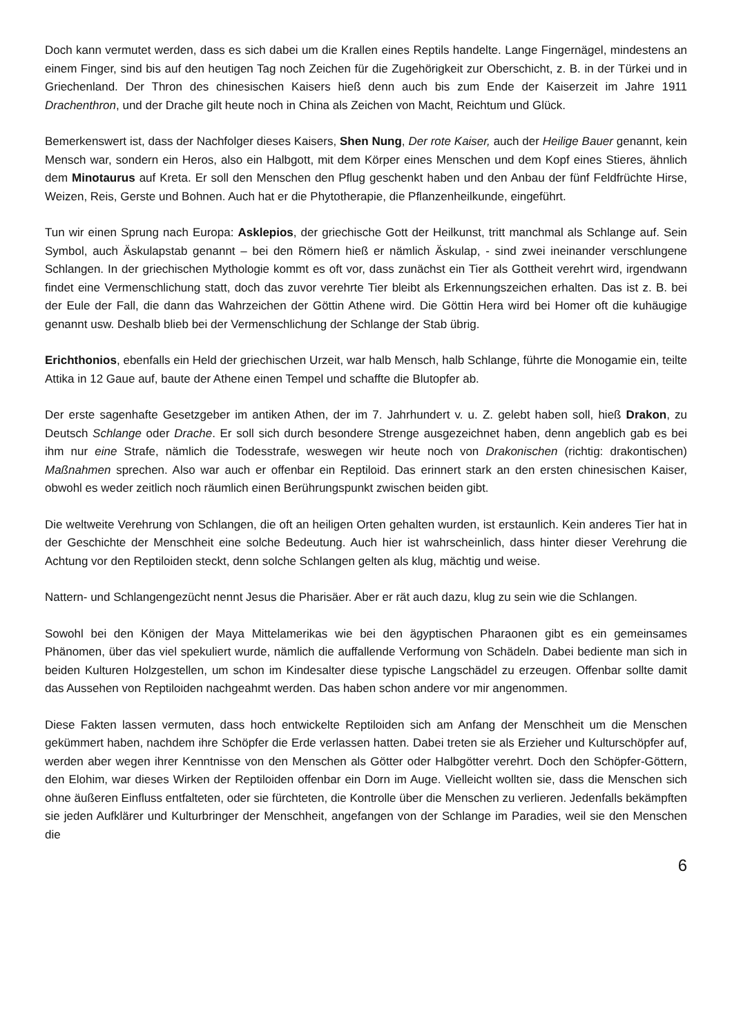Doch kann vermutet werden, dass es sich dabei um die Krallen eines Reptils handelte. Lange Fingernägel, mindestens an einem Finger, sind bis auf den heutigen Tag noch Zeichen für die Zugehörigkeit zur Oberschicht, z. B. in der Türkei und in Griechenland. Der Thron des chinesischen Kaisers hieß denn auch bis zum Ende der Kaiserzeit im Jahre 1911 Drachenthron, und der Drache gilt heute noch in China als Zeichen von Macht, Reichtum und Glück.
Bemerkenswert ist, dass der Nachfolger dieses Kaisers, Shen Nung, Der rote Kaiser, auch der Heilige Bauer genannt, kein Mensch war, sondern ein Heros, also ein Halbgott, mit dem Körper eines Menschen und dem Kopf eines Stieres, ähnlich dem Minotaurus auf Kreta. Er soll den Menschen den Pflug geschenkt haben und den Anbau der fünf Feldfrüchte Hirse, Weizen, Reis, Gerste und Bohnen. Auch hat er die Phytotherapie, die Pflanzenheilkunde, eingeführt.
Tun wir einen Sprung nach Europa: Asklepios, der griechische Gott der Heilkunst, tritt manchmal als Schlange auf. Sein Symbol, auch Äskulapstab genannt – bei den Römern hieß er nämlich Äskulap, - sind zwei ineinander verschlungene Schlangen. In der griechischen Mythologie kommt es oft vor, dass zunächst ein Tier als Gottheit verehrt wird, irgendwann findet eine Vermenschlichung statt, doch das zuvor verehrte Tier bleibt als Erkennungszeichen erhalten. Das ist z. B. bei der Eule der Fall, die dann das Wahrzeichen der Göttin Athene wird. Die Göttin Hera wird bei Homer oft die kuhäugige genannt usw. Deshalb blieb bei der Vermenschlichung der Schlange der Stab übrig.
Erichthonios, ebenfalls ein Held der griechischen Urzeit, war halb Mensch, halb Schlange, führte die Monogamie ein, teilte Attika in 12 Gaue auf, baute der Athene einen Tempel und schaffte die Blutopfer ab.
Der erste sagenhafte Gesetzgeber im antiken Athen, der im 7. Jahrhundert v. u. Z. gelebt haben soll, hieß Drakon, zu Deutsch Schlange oder Drache. Er soll sich durch besondere Strenge ausgezeichnet haben, denn angeblich gab es bei ihm nur eine Strafe, nämlich die Todesstrafe, weswegen wir heute noch von Drakonischen (richtig: drakontischen) Maßnahmen sprechen. Also war auch er offenbar ein Reptiloid. Das erinnert stark an den ersten chinesischen Kaiser, obwohl es weder zeitlich noch räumlich einen Berührungspunkt zwischen beiden gibt.
Die weltweite Verehrung von Schlangen, die oft an heiligen Orten gehalten wurden, ist erstaunlich. Kein anderes Tier hat in der Geschichte der Menschheit eine solche Bedeutung. Auch hier ist wahrscheinlich, dass hinter dieser Verehrung die Achtung vor den Reptiloiden steckt, denn solche Schlangen gelten als klug, mächtig und weise.
Nattern- und Schlangengezücht nennt Jesus die Pharisäer. Aber er rät auch dazu, klug zu sein wie die Schlangen.
Sowohl bei den Königen der Maya Mittelamerikas wie bei den ägyptischen Pharaonen gibt es ein gemeinsames Phänomen, über das viel spekuliert wurde, nämlich die auffallende Verformung von Schädeln. Dabei bediente man sich in beiden Kulturen Holzgestellen, um schon im Kindesalter diese typische Langschädel zu erzeugen. Offenbar sollte damit das Aussehen von Reptiloiden nachgeahmt werden. Das haben schon andere vor mir angenommen.
Diese Fakten lassen vermuten, dass hoch entwickelte Reptiloiden sich am Anfang der Menschheit um die Menschen gekümmert haben, nachdem ihre Schöpfer die Erde verlassen hatten. Dabei treten sie als Erzieher und Kulturschöpfer auf, werden aber wegen ihrer Kenntnisse von den Menschen als Götter oder Halbgötter verehrt. Doch den Schöpfer-Göttern, den Elohim, war dieses Wirken der Reptiloiden offenbar ein Dorn im Auge. Vielleicht wollten sie, dass die Menschen sich ohne äußeren Einfluss entfalteten, oder sie fürchteten, die Kontrolle über die Menschen zu verlieren. Jedenfalls bekämpften sie jeden Aufklärer und Kulturbringer der Menschheit, angefangen von der Schlange im Paradies, weil sie den Menschen die
6